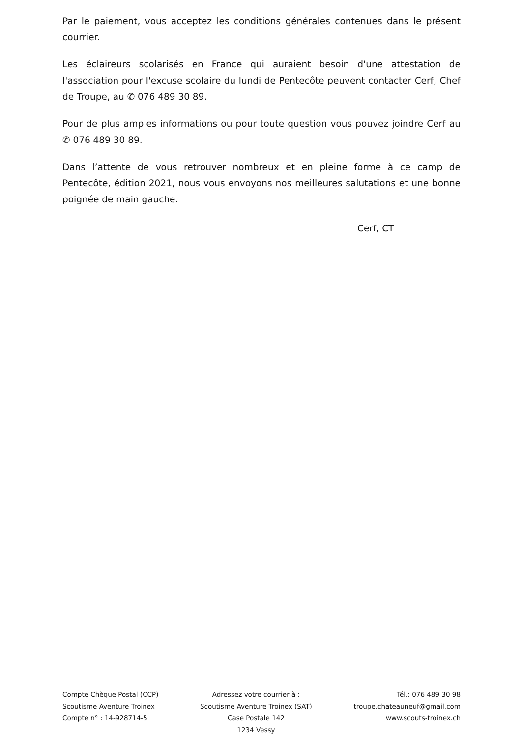Par le paiement, vous acceptez les conditions générales contenues dans le présent courrier.
Les éclaireurs scolarisés en France qui auraient besoin d'une attestation de l'association pour l'excuse scolaire du lundi de Pentecôte peuvent contacter Cerf, Chef de Troupe, au ✆ 076 489 30 89.
Pour de plus amples informations ou pour toute question vous pouvez joindre Cerf au ✆ 076 489 30 89.
Dans l’attente de vous retrouver nombreux et en pleine forme à ce camp de Pentecôte, édition 2021, nous vous envoyons nos meilleures salutations et une bonne poignée de main gauche.
Cerf, CT
Compte Chèque Postal (CCP)
Scoutisme Aventure Troinex
Compte n° : 14-928714-5
Adressez votre courrier à :
Scoutisme Aventure Troinex (SAT)
Case Postale 142
1234 Vessy
Tél.: 076 489 30 98
troupe.chateauneuf@gmail.com
www.scouts-troinex.ch